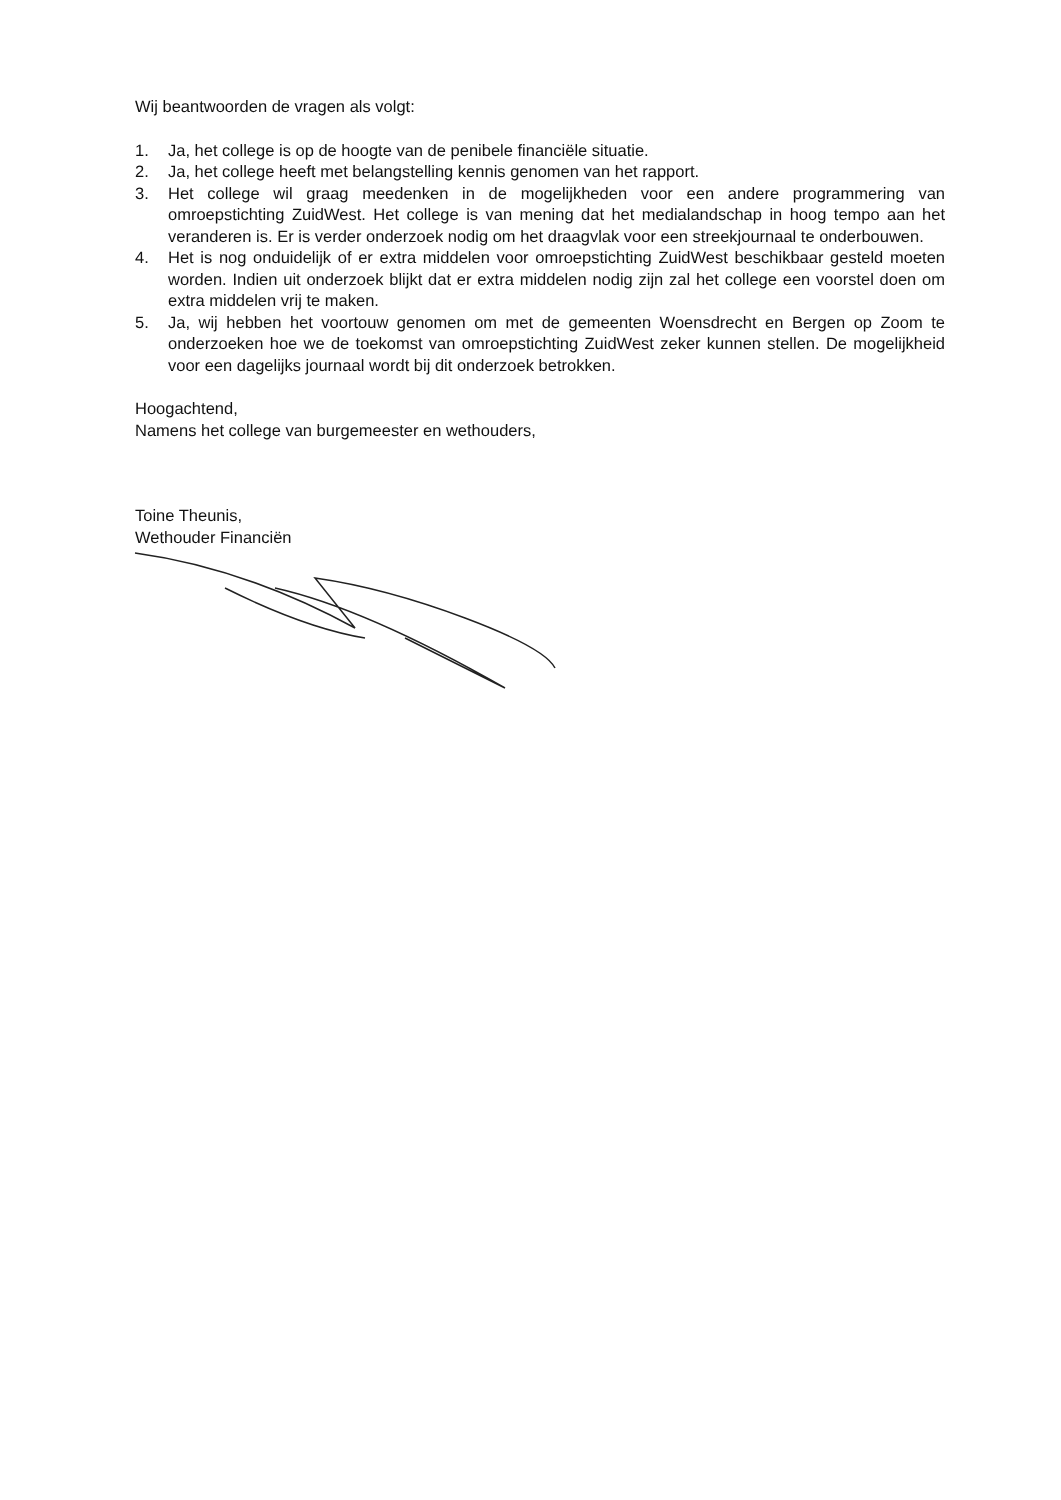Wij beantwoorden de vragen als volgt:
1. Ja, het college is op de hoogte van de penibele financiële situatie.
2. Ja, het college heeft met belangstelling kennis genomen van het rapport.
3. Het college wil graag meedenken in de mogelijkheden voor een andere programmering van omroepstichting ZuidWest. Het college is van mening dat het medialandschap in hoog tempo aan het veranderen is. Er is verder onderzoek nodig om het draagvlak voor een streekjournaal te onderbouwen.
4. Het is nog onduidelijk of er extra middelen voor omroepstichting ZuidWest beschikbaar gesteld moeten worden. Indien uit onderzoek blijkt dat er extra middelen nodig zijn zal het college een voorstel doen om extra middelen vrij te maken.
5. Ja, wij hebben het voortouw genomen om met de gemeenten Woensdrecht en Bergen op Zoom te onderzoeken hoe we de toekomst van omroepstichting ZuidWest zeker kunnen stellen. De mogelijkheid voor een dagelijks journaal wordt bij dit onderzoek betrokken.
Hoogachtend,
Namens het college van burgemeester en wethouders,
Toine Theunis,
Wethouder Financiën